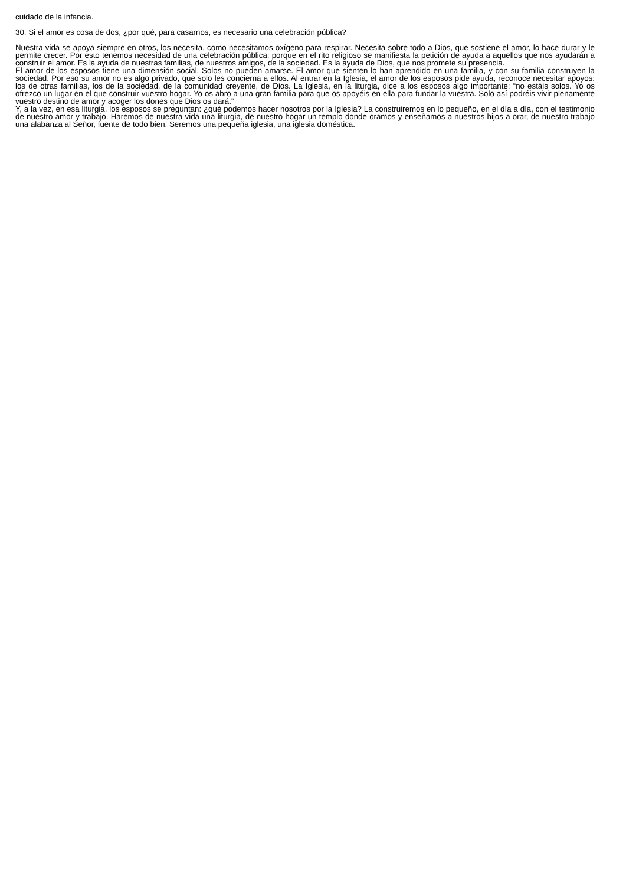cuidado de la infancia.
30. Si el amor es cosa de dos, ¿por qué, para casarnos, es necesario una celebración pública?
Nuestra vida se apoya siempre en otros, los necesita, como necesitamos oxígeno para respirar. Necesita sobre todo a Dios, que sostiene el amor, lo hace durar y le permite crecer. Por esto tenemos necesidad de una celebración pública: porque en el rito religioso se manifiesta la petición de ayuda a aquellos que nos ayudarán a construir el amor. Es la ayuda de nuestras familias, de nuestros amigos, de la sociedad. Es la ayuda de Dios, que nos promete su presencia.
El amor de los esposos tiene una dimensión social. Solos no pueden amarse. El amor que sienten lo han aprendido en una familia, y con su familia construyen la sociedad. Por eso su amor no es algo privado, que solo les concierna a ellos. Al entrar en la Iglesia, el amor de los esposos pide ayuda, reconoce necesitar apoyos: los de otras familias, los de la sociedad, de la comunidad creyente, de Dios. La Iglesia, en la liturgia, dice a los esposos algo importante: “no estáis solos. Yo os ofrezco un lugar en el que construir vuestro hogar. Yo os abro a una gran familia para que os apoyéis en ella para fundar la vuestra. Solo así podréis vivir plenamente vuestro destino de amor y acoger los dones que Dios os dará.”
Y, a la vez, en esa liturgia, los esposos se preguntan: ¿qué podemos hacer nosotros por la Iglesia? La construiremos en lo pequeño, en el día a día, con el testimonio de nuestro amor y trabajo. Haremos de nuestra vida una liturgia, de nuestro hogar un templo donde oramos y enseñamos a nuestros hijos a orar, de nuestro trabajo una alabanza al Señor, fuente de todo bien. Seremos una pequeña iglesia, una iglesia doméstica.